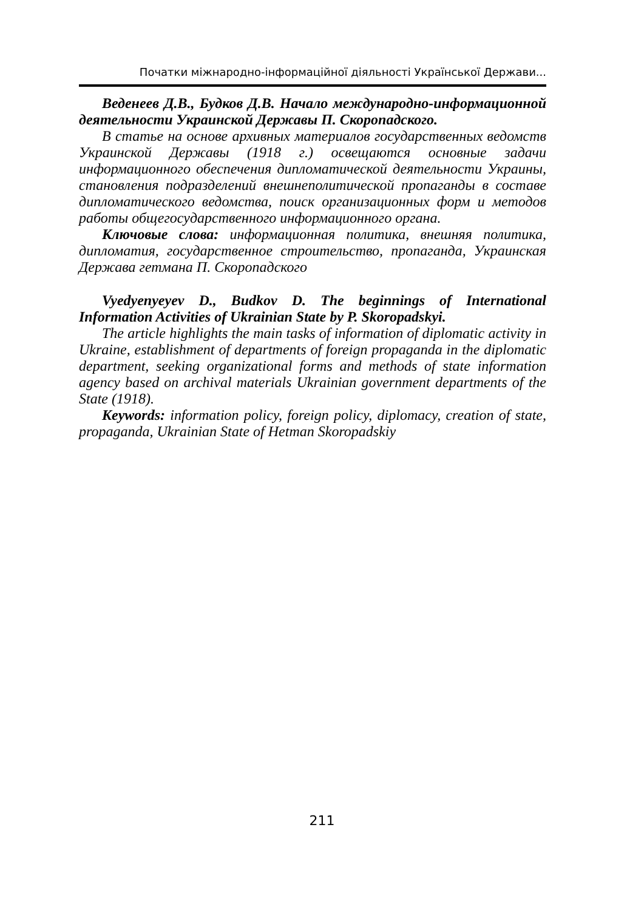Початки міжнародно-інформаційної діяльності Української Держави...
Веденеев Д.В., Будков Д.В. Начало международно-информационной деятельности Украинской Державы П. Скоропадского.
В статье на основе архивных материалов государственных ведомств Украинской Державы (1918 г.) освещаются основные задачи информационного обеспечения дипломатической деятельности Украины, становления подразделений внешнеполитической пропаганды в составе дипломатического ведомства, поиск организационных форм и методов работы общегосударственного информационного органа.
Ключовые слова: информационная политика, внешняя политика, дипломатия, государственное строительство, пропаганда, Украинская Держава гетмана П. Скоропадского
Vyedyenyeyev D., Budkov D. The beginnings of International Information Activities of Ukrainian State by P. Skoropadskyi.
The article highlights the main tasks of information of diplomatic activity in Ukraine, establishment of departments of foreign propaganda in the diplomatic department, seeking organizational forms and methods of state information agency based on archival materials Ukrainian government departments of the State (1918).
Keywords: information policy, foreign policy, diplomacy, creation of state, propaganda, Ukrainian State of Hetman Skoropadskiy
211